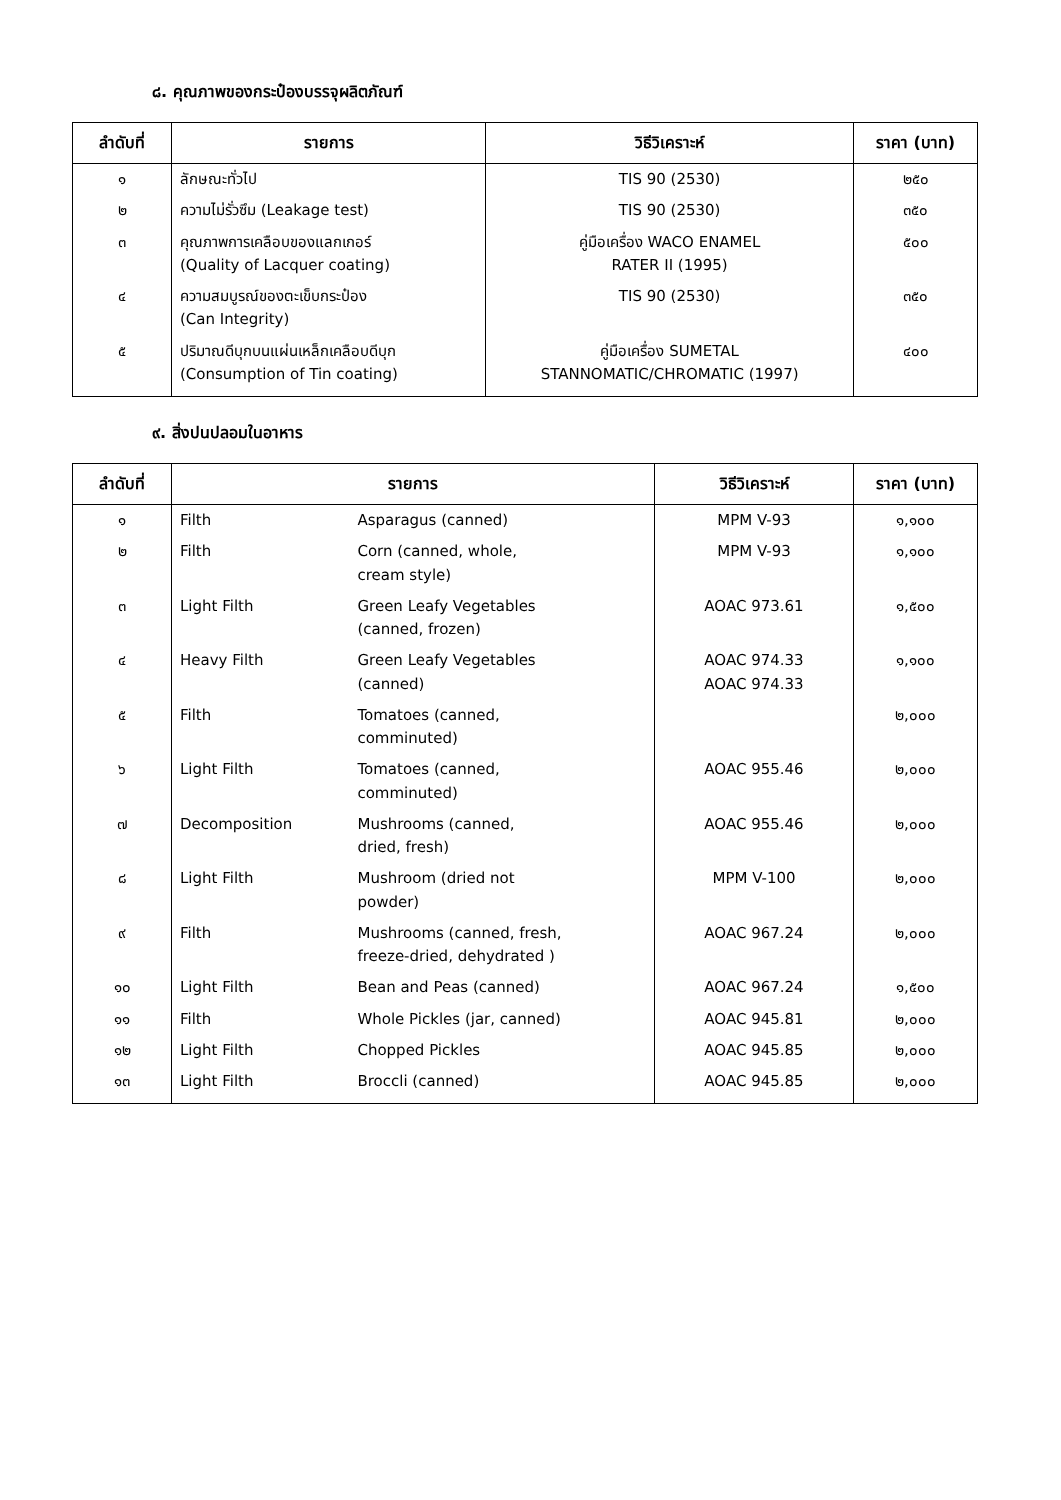๘. คุณภาพของกระป๋องบรรจุผลิตภัณฑ์
| ลำดับที่ | รายการ | วิธีวิเคราะห์ | ราคา (บาท) |
| --- | --- | --- | --- |
| ๑ | ลักษณะทั่วไป | TIS 90 (2530) | ๒๕๐ |
| ๒ | ความไม่รั่วซึม (Leakage test) | TIS 90 (2530) | ๓๕๐ |
| ๓ | คุณภาพการเคลือบของแลกเกอร์ (Quality of Lacquer coating) | คู่มือเครื่อง WACO ENAMEL RATER II (1995) | ๕๐๐ |
| ๔ | ความสมบูรณ์ของตะเข็บกระป๋อง (Can Integrity) | TIS 90 (2530) | ๓๕๐ |
| ๕ | ปริมาณดีบุกบนแผ่นเหล็กเคลือบดีบุก (Consumption of Tin coating) | คู่มือเครื่อง SUMETAL STANNOMATIC/CHROMATIC (1997) | ๔๐๐ |
๙. สิ่งปนปลอมในอาหาร
| ลำดับที่ | รายการ | | วิธีวิเคราะห์ | ราคา (บาท) |
| --- | --- | --- | --- | --- |
| ๑ | Filth | Asparagus (canned) | MPM V-93 | ๑,๑๐๐ |
| ๒ | Filth | Corn (canned, whole, cream style) | MPM V-93 | ๑,๑๐๐ |
| ๓ | Light Filth | Green Leafy Vegetables (canned, frozen) | AOAC 973.61 | ๑,๕๐๐ |
| ๔ | Heavy Filth | Green Leafy Vegetables (canned) | AOAC 974.33 AOAC 974.33 | ๑,๑๐๐ |
| ๕ | Filth | Tomatoes (canned, comminuted) | | ๒,๐๐๐ |
| ๖ | Light Filth | Tomatoes (canned, comminuted) | AOAC 955.46 | ๒,๐๐๐ |
| ๗ | Decomposition | Mushrooms (canned, dried, fresh) | AOAC 955.46 | ๒,๐๐๐ |
| ๘ | Light Filth | Mushroom (dried not powder) | MPM V-100 | ๒,๐๐๐ |
| ๙ | Filth | Mushrooms (canned, fresh, freeze-dried, dehydrated ) | AOAC 967.24 | ๒,๐๐๐ |
| ๑๐ | Light Filth | Bean and Peas (canned) | AOAC 967.24 | ๑,๕๐๐ |
| ๑๑ | Filth | Whole Pickles (jar, canned) | AOAC 945.81 | ๒,๐๐๐ |
| ๑๒ | Light Filth | Chopped Pickles | AOAC 945.85 | ๒,๐๐๐ |
| ๑๓ | Light Filth | Broccli (canned) | AOAC 945.85 | ๒,๐๐๐ |